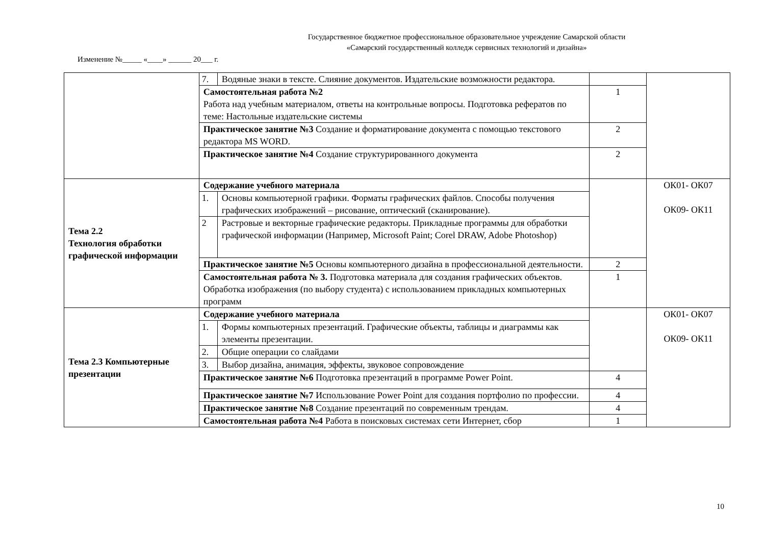Государственное бюджетное профессиональное образовательное учреждение Самарской области
«Самарский государственный колледж сервисных технологий и дизайна»
Изменение №_____ «____» ______ 20___ г.
| | 7. | Водяные знаки в тексте. Слияние документов. Издательские возможности редактора. | | |
| | Самостоятельная работа №2 Работа над учебным материалом, ответы на контрольные вопросы. Подготовка рефератов по теме: Настольные издательские системы | | 1 | |
| | Практическое занятие №3 Создание и форматирование документа с помощью текстового редактора MS WORD. | | 2 | |
| | Практическое занятие №4 Создание структурированного документа | | 2 | |
| Тема 2.2 Технология обработки графической информации | Содержание учебного материала | | | ОК01- ОК07 ОК09- ОК11 |
| | 1. | Основы компьютерной графики. Форматы графических файлов. Способы получения графических изображений – рисование, оптический (сканирование). | | |
| | 2 | Растровые и векторные графические редакторы. Прикладные программы для обработки графической информации (Например, Microsoft Paint; Corel DRAW, Adobe Photoshop) | | |
| | Практическое занятие №5 Основы компьютерного дизайна в профессиональной деятельности. | | 2 | |
| | Самостоятельная работа № 3. Подготовка материала для создания графических объектов. Обработка изображения (по выбору студента) с использованием прикладных компьютерных программ | | 1 | |
| Тема 2.3 Компьютерные презентации | Содержание учебного материала | | | ОК01- ОК07 ОК09- ОК11 |
| | 1. | Формы компьютерных презентаций. Графические объекты, таблицы и диаграммы как элементы презентации. | | |
| | 2. | Общие операции со слайдами | | |
| | 3. | Выбор дизайна, анимация, эффекты, звуковое сопровождение | | |
| | Практическое занятие №6 Подготовка презентаций в программе Power Point. | | 4 | |
| | Практическое занятие №7 Использование Power Point для создания портфолио по профессии. | | 4 | |
| | Практическое занятие №8 Создание презентаций по современным трендам. | | 4 | |
| | Самостоятельная работа №4 Работа в поисковых системах сети Интернет, сбор | | 1 | |
10